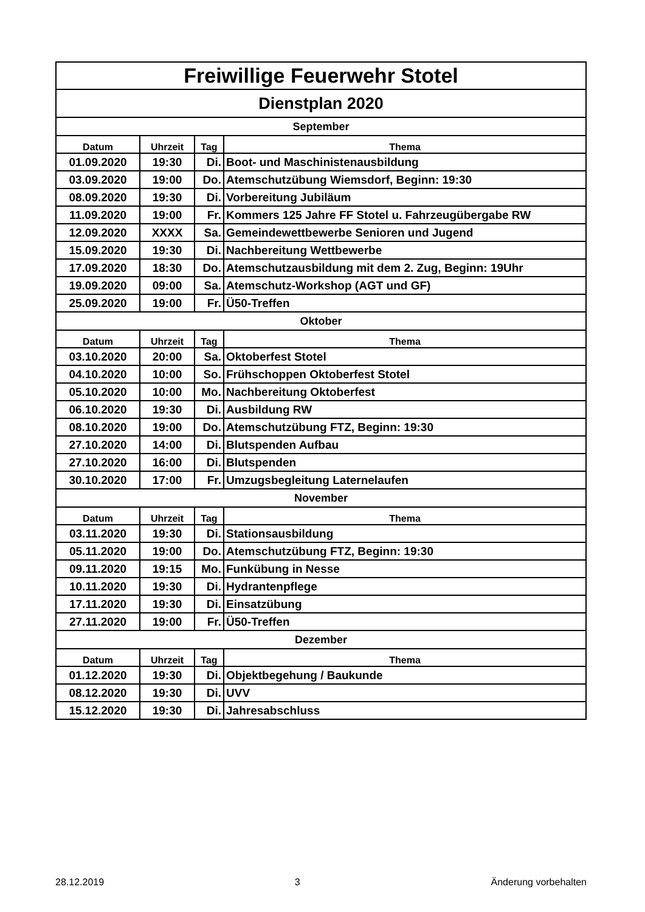| Freiwillige Feuerwehr Stotel | | | |
| Dienstplan 2020 | | | |
| September | | | |
| Datum | Uhrzeit | Tag | Thema |
| 01.09.2020 | 19:30 | Di. | Boot- und Maschinistenausbildung |
| 03.09.2020 | 19:00 | Do. | Atemschutzübung Wiemsdorf, Beginn: 19:30 |
| 08.09.2020 | 19:30 | Di. | Vorbereitung Jubiläum |
| 11.09.2020 | 19:00 | Fr. | Kommers 125 Jahre FF Stotel u. Fahrzeugübergabe RW |
| 12.09.2020 | XXXX | Sa. | Gemeindewettbewerbe Senioren und Jugend |
| 15.09.2020 | 19:30 | Di. | Nachbereitung Wettbewerbe |
| 17.09.2020 | 18:30 | Do. | Atemschutzausbildung mit dem 2. Zug, Beginn: 19Uhr |
| 19.09.2020 | 09:00 | Sa. | Atemschutz-Workshop (AGT und GF) |
| 25.09.2020 | 19:00 | Fr. | Ü50-Treffen |
| Oktober | | | |
| Datum | Uhrzeit | Tag | Thema |
| 03.10.2020 | 20:00 | Sa. | Oktoberfest Stotel |
| 04.10.2020 | 10:00 | So. | Frühschoppen Oktoberfest Stotel |
| 05.10.2020 | 10:00 | Mo. | Nachbereitung Oktoberfest |
| 06.10.2020 | 19:30 | Di. | Ausbildung RW |
| 08.10.2020 | 19:00 | Do. | Atemschutzübung FTZ, Beginn: 19:30 |
| 27.10.2020 | 14:00 | Di. | Blutspenden Aufbau |
| 27.10.2020 | 16:00 | Di. | Blutspenden |
| 30.10.2020 | 17:00 | Fr. | Umzugsbegleitung Laternelaufen |
| November | | | |
| Datum | Uhrzeit | Tag | Thema |
| 03.11.2020 | 19:30 | Di. | Stationsausbildung |
| 05.11.2020 | 19:00 | Do. | Atemschutzübung FTZ, Beginn: 19:30 |
| 09.11.2020 | 19:15 | Mo. | Funkübung in Nesse |
| 10.11.2020 | 19:30 | Di. | Hydrantenpflege |
| 17.11.2020 | 19:30 | Di. | Einsatzübung |
| 27.11.2020 | 19:00 | Fr. | Ü50-Treffen |
| Dezember | | | |
| Datum | Uhrzeit | Tag | Thema |
| 01.12.2020 | 19:30 | Di. | Objektbegehung / Baukunde |
| 08.12.2020 | 19:30 | Di. | UVV |
| 15.12.2020 | 19:30 | Di. | Jahresabschluss |
28.12.2019 3 Änderung vorbehalten